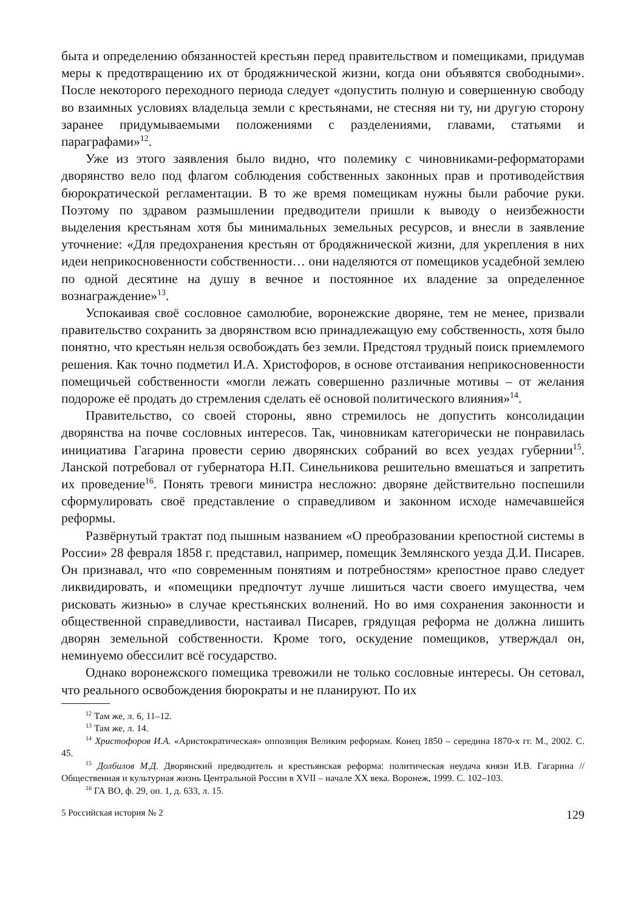быта и определению обязанностей крестьян перед правительством и помещиками, придумав меры к предотвращению их от бродяжнической жизни, когда они объявятся свободными». После некоторого переходного периода следует «допустить полную и совершенную свободу во взаимных условиях владельца земли с крестьянами, не стесняя ни ту, ни другую сторону заранее придумываемыми положениями с разделениями, главами, статьями и параграфами»<sup>12</sup>.
Уже из этого заявления было видно, что полемику с чиновниками-реформаторами дворянство вело под флагом соблюдения собственных законных прав и противодействия бюрократической регламентации. В то же время помещикам нужны были рабочие руки. Поэтому по здравом размышлении предводители пришли к выводу о неизбежности выделения крестьянам хотя бы минимальных земельных ресурсов, и внесли в заявление уточнение: «Для предохранения крестьян от бродяжнической жизни, для укрепления в них идеи неприкосновенности собственности… они наделяются от помещиков усадебной землею по одной десятине на душу в вечное и постоянное их владение за определенное вознаграждение»<sup>13</sup>.
Успокаивая своё сословное самолюбие, воронежские дворяне, тем не менее, призвали правительство сохранить за дворянством всю принадлежащую ему собственность, хотя было понятно, что крестьян нельзя освобождать без земли. Предстоял трудный поиск приемлемого решения. Как точно подметил И.А. Христофоров, в основе отстаивания неприкосновенности помещичьей собственности «могли лежать совершенно различные мотивы – от желания подороже её продать до стремления сделать её основой политического влияния»<sup>14</sup>.
Правительство, со своей стороны, явно стремилось не допустить консолидации дворянства на почве сословных интересов. Так, чиновникам категорически не понравилась инициатива Гагарина провести серию дворянских собраний во всех уездах губернии<sup>15</sup>. Ланской потребовал от губернатора Н.П. Синельникова решительно вмешаться и запретить их проведение<sup>16</sup>. Понять тревоги министра несложно: дворяне действительно поспешили сформулировать своё представление о справедливом и законном исходе намечавшейся реформы.
Развёрнутый трактат под пышным названием «О преобразовании крепостной системы в России» 28 февраля 1858 г. представил, например, помещик Землянского уезда Д.И. Писарев. Он признавал, что «по современным понятиям и потребностям» крепостное право следует ликвидировать, и «помещики предпочтут лучше лишиться части своего имущества, чем рисковать жизнью» в случае крестьянских волнений. Но во имя сохранения законности и общественной справедливости, настаивал Писарев, грядущая реформа не должна лишить дворян земельной собственности. Кроме того, оскудение помещиков, утверждал он, неминуемо обессилит всё государство.
Однако воронежского помещика тревожили не только сословные интересы. Он сетовал, что реального освобождения бюрократы и не планируют. По их
<sup>12</sup> Там же, л. 6, 11–12.
<sup>13</sup> Там же, л. 14.
<sup>14</sup> Христофоров И.А. «Аристократическая» оппозиция Великим реформам. Конец 1850 – середина 1870-х гг. М., 2002. С. 45.
<sup>15</sup> Долбилов М.Д. Дворянский предводитель и крестьянская реформа: политическая неудача князи И.В. Гагарина // Общественная и культурная жизнь Центральной России в XVII – начале XX века. Воронеж, 1999. С. 102–103.
<sup>16</sup> ГА ВО, ф. 29, оп. 1, д. 633, л. 15.
5 Российская история № 2 129